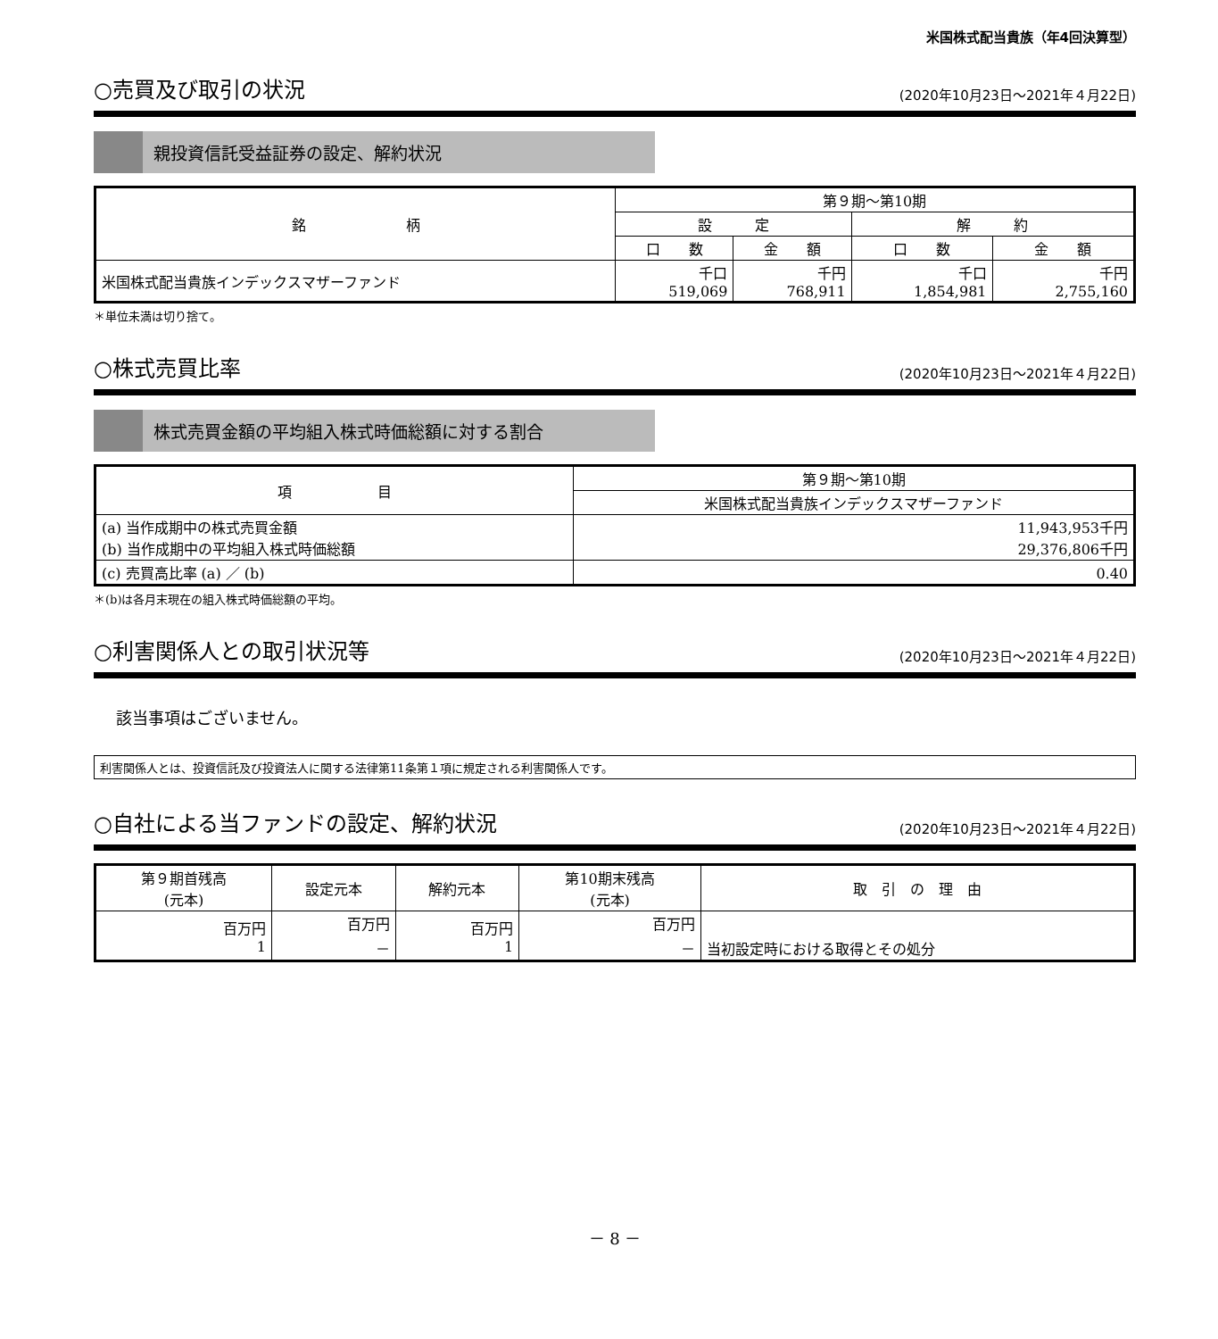米国株式配当貴族（年4回決算型）
○売買及び取引の状況
(2020年10月23日～2021年４月22日)
親投資信託受益証券の設定、解約状況
| 銘 柄 | 第９期～第10期 | | | |
| --- | --- | --- | --- | --- |
| | 設 定 | | 解 約 | |
| | 口 数 | 金 額 | 口 数 | 金 額 |
| 米国株式配当貴族インデックスマザーファンド | 千口 519,069 | 千円 768,911 | 千口 1,854,981 | 千円 2,755,160 |
＊単位未満は切り捨て。
○株式売買比率
(2020年10月23日～2021年４月22日)
株式売買金額の平均組入株式時価総額に対する割合
| 項 目 | 第９期～第10期 |
| --- | --- |
| | 米国株式配当貴族インデックスマザーファンド |
| (a) 当作成期中の株式売買金額 (b) 当作成期中の平均組入株式時価総額 | 11,943,953千円 29,376,806千円 |
| (c) 売買高比率 (a) ／ (b) | 0.40 |
＊(b)は各月末現在の組入株式時価総額の平均。
○利害関係人との取引状況等
(2020年10月23日～2021年４月22日)
該当事項はございません。
利害関係人とは、投資信託及び投資法人に関する法律第11条第１項に規定される利害関係人です。
○自社による当ファンドの設定、解約状況
(2020年10月23日～2021年４月22日)
| 第９期首残高 (元本) | 設定元本 | 解約元本 | 第10期末残高 (元本) | 取 引 の 理 由 |
| --- | --- | --- | --- | --- |
| 百万円 1 | 百万円 － | 百万円 1 | 百万円 － | 当初設定時における取得とその処分 |
－ 8 －